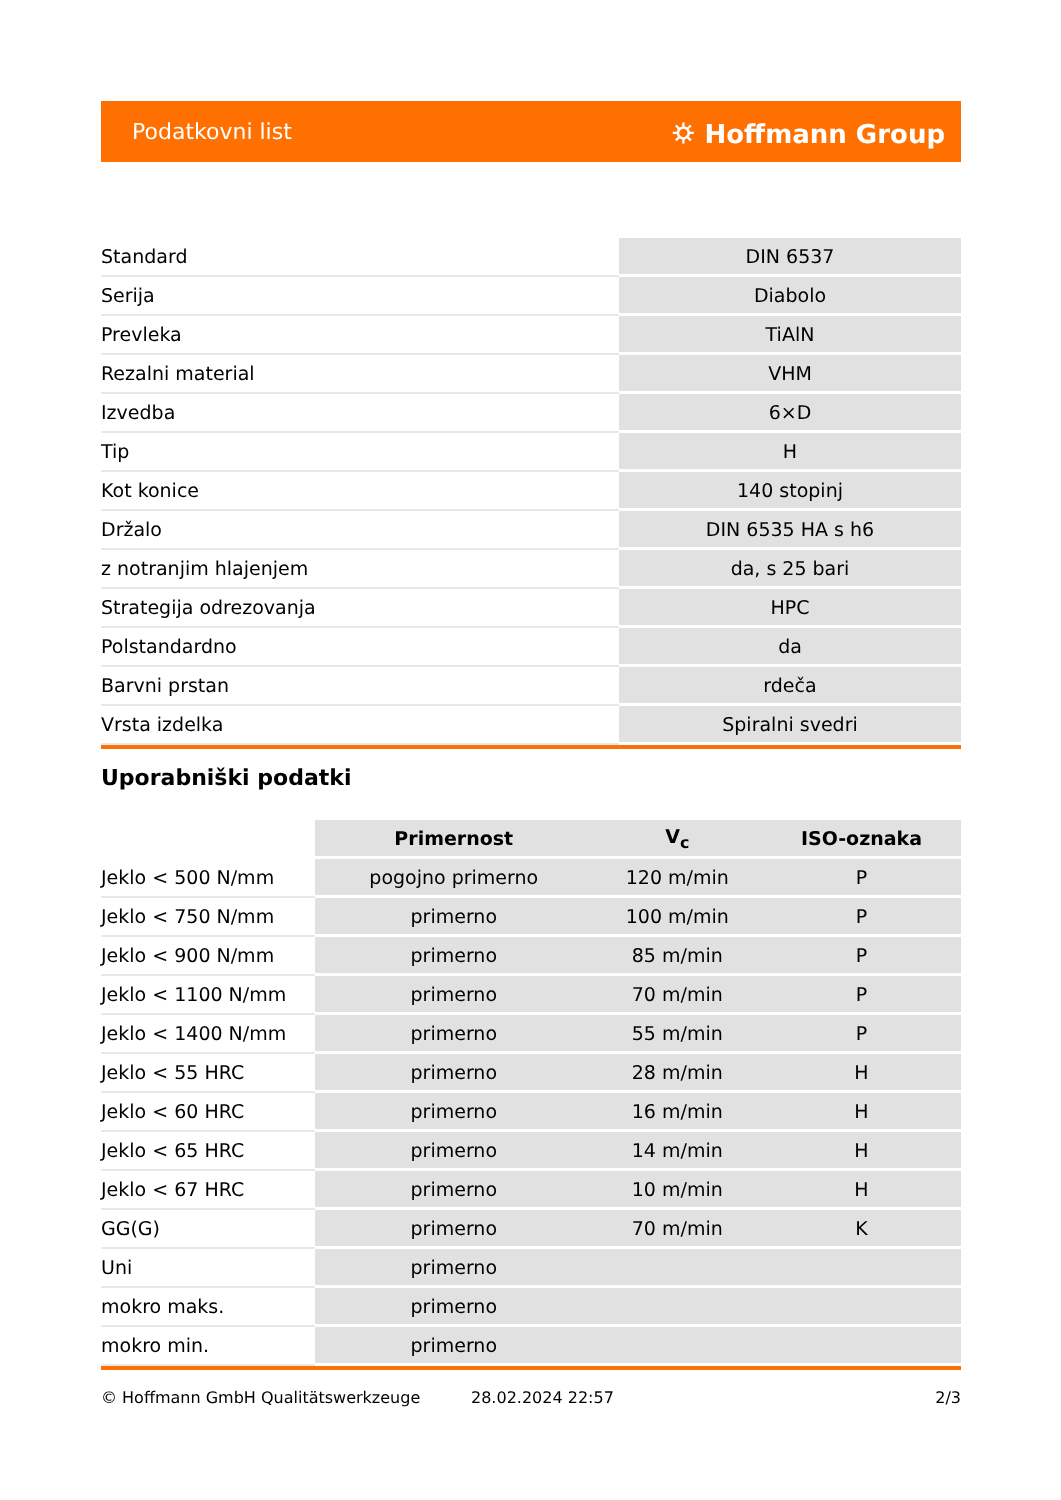Podatkovni list ⛭ Hoffmann Group
| Standard | DIN 6537 |
| Serija | Diabolo |
| Prevleka | TiAlN |
| Rezalni material | VHM |
| Izvedba | 6×D |
| Tip | H |
| Kot konice | 140 stopinj |
| Držalo | DIN 6535 HA s h6 |
| z notranjim hlajenjem | da, s 25 bari |
| Strategija odrezovanja | HPC |
| Polstandardno | da |
| Barvni prstan | rdeča |
| Vrsta izdelka | Spiralni svedri |
Uporabniški podatki
| | Primernost | V<sub>c</sub> | ISO-oznaka |
| --- | --- | --- | --- |
| Jeklo < 500 N/mm | pogojno primerno | 120 m/min | P |
| Jeklo < 750 N/mm | primerno | 100 m/min | P |
| Jeklo < 900 N/mm | primerno | 85 m/min | P |
| Jeklo < 1100 N/mm | primerno | 70 m/min | P |
| Jeklo < 1400 N/mm | primerno | 55 m/min | P |
| Jeklo < 55 HRC | primerno | 28 m/min | H |
| Jeklo < 60 HRC | primerno | 16 m/min | H |
| Jeklo < 65 HRC | primerno | 14 m/min | H |
| Jeklo < 67 HRC | primerno | 10 m/min | H |
| GG(G) | primerno | 70 m/min | K |
| Uni | primerno | | |
| mokro maks. | primerno | | |
| mokro min. | primerno | | |
© Hoffmann GmbH Qualitätswerkzeuge 28.02.2024 22:57 2/3